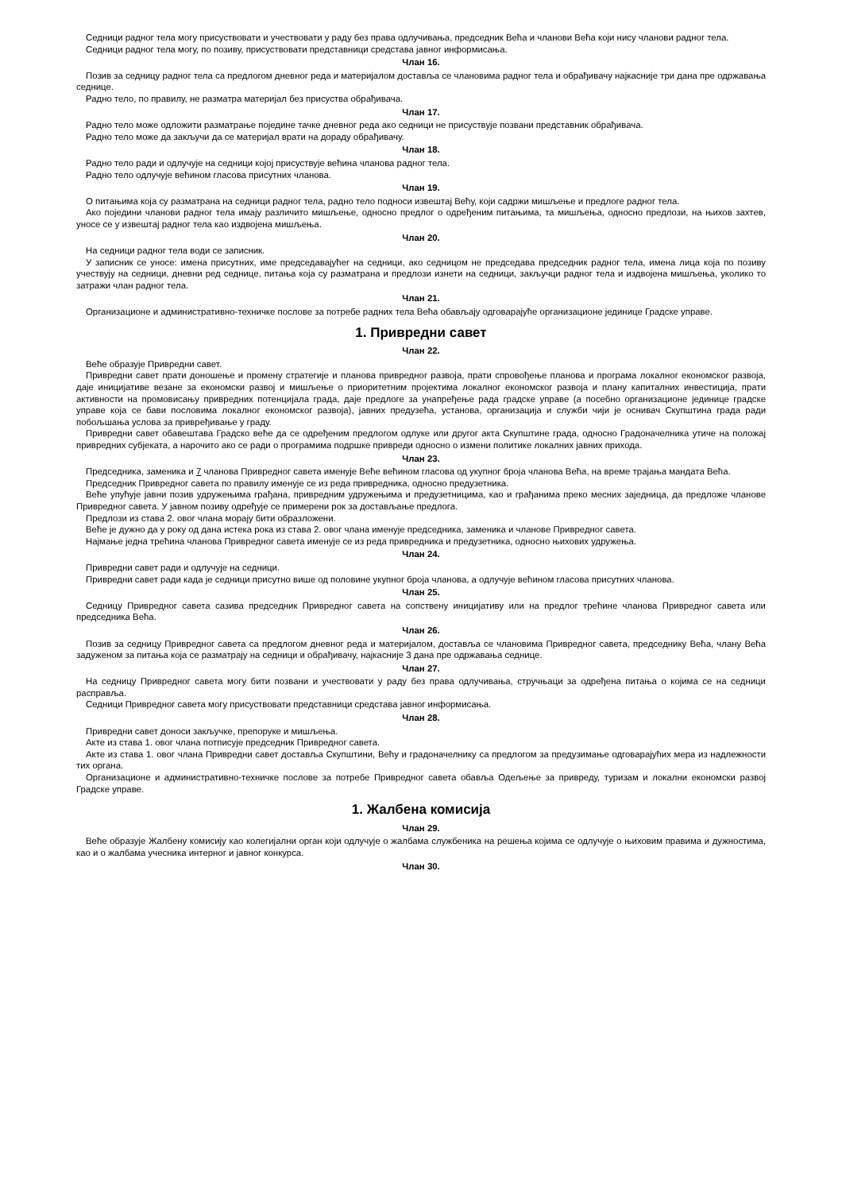Седници радног тела могу присуствовати и учествовати у раду без права одлучивања, председник Већа и чланови Већа који нису чланови радног тела.
Седници радног тела могу, по позиву, присуствовати представници средстава јавног информисања.
Члан 16.
Позив за седницу радног тела са предлогом дневног реда и материјалом доставља се члановима радног тела и обрађивачу најкасније три дана пре одржавања седнице.
Радно тело, по правилу, не разматра материјал без присуства обрађивача.
Члан 17.
Радно тело може одложити разматрање појединe тачке дневног реда ако седници не присуствује позвани представник обрађивача.
Радно тело може да закључи да се материјал врати на дораду обрађивачу.
Члан 18.
Радно тело ради и одлучује на седници којој присуствује већина чланова радног тела.
Радно тело одлучује већином гласова присутних чланова.
Члан 19.
О питањима која су разматрана на седници радног тела, радно тело подноси извештај Већу, који садржи мишљење и предлоге радног тела.
Ако поједини чланови радног тела имају различито мишљење, односно предлог о одређеним питањима, та мишљења, односно предлози, на њихов захтев, уносе се у извештај радног тела као издвојена мишљења.
Члан 20.
На седници радног тела води се записник.
У записник се уносе: имена присутних, име председавајућег на седници, ако седницом не председава председник радног тела, имена лица која по позиву учествују на седници, дневни ред седнице, питања која су разматрана и предлози изнети на седници, закључци радног тела и издвојена мишљења, уколико то затражи члан радног тела.
Члан 21.
Организационе и административно-техничке послове за потребе радних тела Већа обављају одговарајуће организационе јединице Градске управе.
1. Привредни савет
Члан 22.
Веће образује Привредни савет.
Привредни савет прати доношење и промену стратегије и планова привредног развоја, прати спровођење планова и програма локалног економског развоја, даје иницијативе везане за економски развој и мишљење о приоритетним пројектима локалног економског развоја и плану капиталних инвестиција, прати активности на промовисању привредних потенцијала града, даје предлоге за унапређење рада градске управе (а посебно организационе јединице градске управе која се бави пословима локалног економског развоја), јавних предузећа, установа, организација и служби чији је оснивач Скупштина града ради побољшања услова за привређивање у граду.
Привредни савет обавештава Градско веће да се одређеним предлогом одлуке или другог акта Скупштине града, односно Градоначелника утиче на положај привредних субјеката, а нарочито ако се ради о програмима подршке привреди односно о измени политике локалних јавних прихода.
Члан 23.
Председника, заменика и 7 чланова Привредног савета именује Веће већином гласова од укупног броја чланова Већа, на време трајања мандата Већа.
Председник Привредног савета по правилу именује се из реда привредника, односно предузетника.
Веће упућује јавни позив удружењима грађана, привредним удружењима и предузетницима, као и грађанима преко месних заједница, да предложе чланове Привредног савета. У јавном позиву одређује се примерени рок за достављање предлога.
Предлози из става 2. овог члана морају бити образложени.
Веће је дужно да у року од дана истека рока из става 2. овог члана именује председника, заменика и чланове Привредног савета.
Најмање једна трећина чланова Привредног савета именује се из реда привредника и предузетника, односно њихових удружења.
Члан 24.
Привредни савет ради и одлучује на седници.
Привредни савет ради када је седници присутно више од половине укупног броја чланова, а одлучује већином гласова присутних чланова.
Члан 25.
Седницу Привредног савета сазива председник Привредног савета на сопствену иницијативу или на предлог трећине чланова Привредног савета или председника Већа.
Члан 26.
Позив за седницу Привредног савета са предлогом дневног реда и материјалом, доставља се члановима Привредног савета, председнику Већа, члану Већа задуженом за питања која се разматрају на седници и обрађивачу, најкасније 3 дана пре одржавања седнице.
Члан 27.
На седницу Привредног савета могу бити позвани и учествовати у раду без права одлучивања, стручњаци за одређена питања о којима се на седници расправља.
Седници Привредног савета могу присуствовати представници средстава јавног информисања.
Члан 28.
Привредни савет доноси закључке, препоруке и мишљења.
Акте из става 1. овог члана потписује председник Привредног савета.
Акте из става 1. овог члана Привредни савет доставља Скупштини, Већу и градоначелнику са предлогом за предузимање одговарајућих мера из надлежности тих органа.
Организационе и административно-техничке послове за потребе Привредног савета обавља Одељење за привреду, туризам и локални економски развој Градске управе.
1. Жалбена комисија
Члан 29.
Веће образује Жалбену комисију као колегијални орган који одлучује о жалбама службеника на решења којима се одлучује о њиховим правима и дужностима, као и о жалбама учесника интерног и јавног конкурса.
Члан 30.